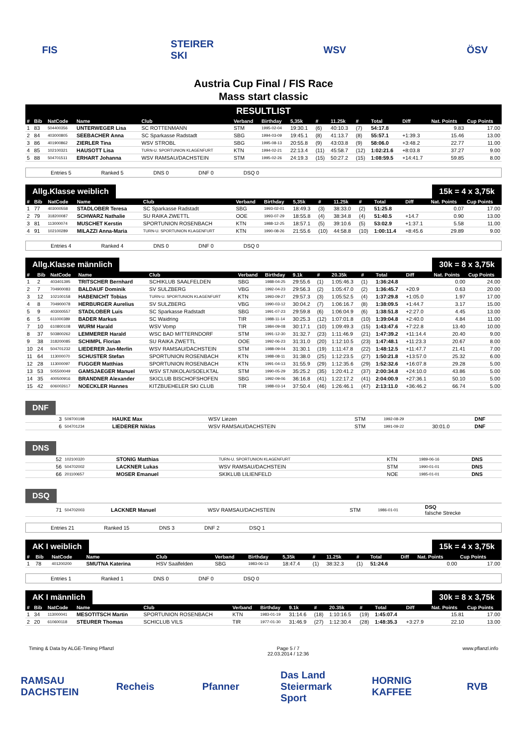FIS STEIRER SKI
WSV ÖSV
Austria Cup Final / FIS Race
Mass start classic
RESULTLIST
| # | Bib | NatCode | Name | Club | Verband | Birthday | 5,35k | # | 11.25k | # | Total | Diff | Nat. Points | Cup Points |
| --- | --- | --- | --- | --- | --- | --- | --- | --- | --- | --- | --- | --- | --- | --- |
| 1 | 83 | 504400356 | UNTERWEGER Lisa | SC ROTTENMANN | STM | 1995-02-04 | 19:30.1 | (6) | 40:10.3 | (7) | 54:17.8 | | 9.83 | 17.00 |
| 2 | 84 | 403000805 | SEEBACHER Anna | SC Sparkasse Radstadt | SBG | 1994-03-09 | 19:45.1 | (8) | 41:13.7 | (8) | 55:57.1 | +1:39.3 | 15.46 | 13.00 |
| 3 | 86 | 401900862 | ZIERLER Tina | WSV STROBL | SBG | 1995-08-13 | 20:55.8 | (9) | 43:03.8 | (9) | 58:06.0 | +3:48.2 | 22.77 | 11.00 |
| 4 | 85 | 102100321 | HAUSOTT Lisa | TURN-U. SPORTUNION KLAGENFURT | KTN | 1994-02-21 | 22:13.4 | (11) | 45:58.7 | (12) | 1:02:21.6 | +8:03.8 | 37.27 | 9.00 |
| 5 | 88 | 504701511 | ERHART Johanna | WSV RAMSAU/DACHSTEIN | STM | 1995-02-26 | 24:19.3 | (15) | 50:27.2 | (15) | 1:08:59.5 | +14:41.7 | 59.85 | 8.00 |
Entries 5 Ranked 5 DNS 0 DNF 0 DSQ 0
Allg.Klasse weiblich 15k = 4 x 3,75k
| # | Bib | NatCode | Name | Club | Verband | Birthday | 5,35k | # | 11.25k | # | Total | Diff | Nat. Points | Cup Points |
| --- | --- | --- | --- | --- | --- | --- | --- | --- | --- | --- | --- | --- | --- | --- |
| 1 | 77 | 403000558 | STADLOBER Teresa | SC Sparkasse Radstadt | SBG | 1993-02-01 | 18:49.3 | (3) | 38:33.0 | (2) | 51:25.8 | | 0.07 | 17.00 |
| 2 | 79 | 318200087 | SCHWARZ Nathalie | SU RAIKA ZWETTL | OOE | 1993-07-29 | 18:55.8 | (4) | 38:34.8 | (4) | 51:40.5 | +14.7 | 0.90 | 13.00 |
| 3 | 81 | 113000074 | MUSCHET Kerstin | SPORTUNION ROSENBACH | KTN | 1988-12-25 | 18:57.1 | (5) | 39:10.6 | (5) | 53:02.9 | +1:37.1 | 5.58 | 11.00 |
| 4 | 91 | 102100289 | MILAZZI Anna-Maria | TURN-U. SPORTUNION KLAGENFURT | KTN | 1990-08-26 | 21:55.6 | (10) | 44:58.8 | (10) | 1:00:11.4 | +8:45.6 | 29.89 | 9.00 |
Entries 4 Ranked 4 DNS 0 DNF 0 DSQ 0
Allg.Klasse männlich 30k = 8 x 3,75k
| # | Bib | NatCode | Name | Club | Verband | Birthday | 9.1k | # | 20.35k | # | Total | Diff | Nat. Points | Cup Points |
| --- | --- | --- | --- | --- | --- | --- | --- | --- | --- | --- | --- | --- | --- | --- |
| 1 | 2 | 403401395 | TRITSCHER Bernhard | SCHIKLUB SAALFELDEN | SBG | 1988-04-25 | 29:55.6 | (1) | 1:05:46.3 | (1) | 1:36:24.8 | | 0.00 | 24.00 |
| 2 | 7 | 704900083 | BALDAUF Dominik | SV SULZBERG | VBG | 1992-04-23 | 29:56.3 | (2) | 1:05:47.0 | (2) | 1:36:45.7 | +20.9 | 0.63 | 20.00 |
| 3 | 12 | 102100158 | HABENICHT Tobias | TURN-U. SPORTUNION KLAGENFURT | KTN | 1993-09-27 | 29:57.3 | (3) | 1:05:52.5 | (4) | 1:37:29.8 | +1:05.0 | 1.97 | 17.00 |
| 4 | 8 | 704900078 | HERBURGER Aurelius | SV SULZBERG | VBG | 1990-03-12 | 30:04.2 | (7) | 1:06:16.7 | (8) | 1:38:09.5 | +1:44.7 | 3.17 | 15.00 |
| 5 | 9 | 403000557 | STADLOBER Luis | SC Sparkasse Radstadt | SBG | 1991-07-23 | 29:59.8 | (6) | 1:06:04.9 | (6) | 1:38:51.8 | +2:27.0 | 4.45 | 13.00 |
| 6 | 5 | 611000389 | BADER Markus | SC Waidring | TIR | 1988-11-14 | 30:25.3 | (12) | 1:07:01.8 | (10) | 1:39:04.8 | +2:40.0 | 4.84 | 11.00 |
| 7 | 10 | 610800108 | WURM Harald | WSV Vomp | TIR | 1984-09-08 | 30:17.1 | (10) | 1:09:49.3 | (15) | 1:43:47.6 | +7:22.8 | 13.40 | 10.00 |
| 8 | 37 | 503800262 | LEMMERER Harald | WSC BAD MITTERNDORF | STM | 1991-12-30 | 31:32.7 | (23) | 1:11:46.9 | (21) | 1:47:39.2 | +11:14.4 | 20.40 | 9.00 |
| 9 | 38 | 318200085 | SCHIMPL Florian | SU RAIKA ZWETTL | OOE | 1992-06-23 | 31:31.0 | (20) | 1:12:10.5 | (23) | 1:47:48.1 | +11:23.3 | 20.67 | 8.00 |
| 10 | 24 | 504701232 | LIEDERER Jan-Merlin | WSV RAMSAU/DACHSTEIN | STM | 1988-09-04 | 31:30.1 | (19) | 1:11:47.8 | (22) | 1:48:12.5 | +11:47.7 | 21.41 | 7.00 |
| 11 | 64 | 113000070 | SCHUSTER Stefan | SPORTUNION ROSENBACH | KTN | 1988-08-11 | 31:38.0 | (25) | 1:12:23.5 | (27) | 1:50:21.8 | +13:57.0 | 25.32 | 6.00 |
| 12 | 28 | 113000097 | FUGGER Matthias | SPORTUNION ROSENBACH | KTN | 1991-04-13 | 31:55.9 | (29) | 1:12:35.6 | (29) | 1:52:32.6 | +16:07.8 | 29.28 | 5.00 |
| 13 | 53 | 505500049 | GAMSJAEGER Manuel | WSV ST.NIKOLAI/SOELKTAL | STM | 1990-05-29 | 35:25.2 | (35) | 1:20:41.2 | (37) | 2:00:34.8 | +24:10.0 | 43.86 | 5.00 |
| 14 | 35 | 400500916 | BRANDNER Alexander | SKICLUB BISCHOFSHOFEN | SBG | 1992-09-06 | 36:16.8 | (41) | 1:22:17.2 | (41) | 2:04:00.9 | +27:36.1 | 50.10 | 5.00 |
| 15 | 42 | 606002617 | NOECKLER Hannes | KITZBUEHELER SKI CLUB | TIR | 1988-03-14 | 37:50.4 | (46) | 1:26:46.1 | (47) | 2:13:11.0 | +36:46.2 | 66.74 | 5.00 |
DNF
| 3 | 509700198 | HAUKE Max | WSV Liezen | STM | 1992-08-29 | | DNF |
| 6 | 504701234 | LIEDERER Niklas | WSV RAMSAU/DACHSTEIN | STM | 1991-09-22 | 30:01.0 | DNF |
DNS
| 52 | 102100320 | STONIG Matthias | TURN-U. SPORTUNION KLAGENFURT | KTN | 1989-06-16 | DNS |
| 56 | 504702002 | LACKNER Lukas | WSV RAMSAU/DACHSTEIN | STM | 1990-01-01 | DNS |
| 66 | 201100657 | MOSER Emanuel | SKIKLUB LILIENFELD | NOE | 1985-01-01 | DNS |
DSQ
| 71 | 504702003 | LACKNER Manuel | WSV RAMSAU/DACHSTEIN | STM | 1986-01-01 | DSQ falsche Strecke |
Entries 21 Ranked 15 DNS 3 DNF 2 DSQ 1
AK I weiblich 15k = 4 x 3,75k
| # | Bib | NatCode | Name | Club | Verband | Birthday | 5,35k | # | 11.25k | # | Total | Diff | Nat. Points | Cup Points |
| --- | --- | --- | --- | --- | --- | --- | --- | --- | --- | --- | --- | --- | --- | --- |
| 1 | 78 | 401200200 | SMUTNA Katerina | HSV Saalfelden | SBG | 1983-06-13 | 18:47.4 | (1) | 38:32.3 | (1) | 51:24.6 | | 0.00 | 17.00 |
Entries 1 Ranked 1 DNS 0 DNF 0 DSQ 0
AK I männlich 30k = 8 x 3,75k
| # | Bib | NatCode | Name | Club | Verband | Birthday | 9.1k | # | 20.35k | # | Total | Diff | Nat. Points | Cup Points |
| --- | --- | --- | --- | --- | --- | --- | --- | --- | --- | --- | --- | --- | --- | --- |
| 1 | 34 | 113000041 | MESOTITSCH Martin | SPORTUNION ROSENBACH | KTN | 1983-01-19 | 31:14.6 | (18) | 1:10:16.5 | (19) | 1:45:07.4 | | 15.81 | 17.00 |
| 2 | 20 | 610600118 | STEURER Thomas | SCHICLUB VILS | TIR | 1977-01-30 | 31:46.9 | (27) | 1:12:30.4 | (28) | 1:48:35.3 | +3:27.9 | 22.10 | 13.00 |
Timing & Data by ALGE-Timing Pflanzl Page 5 / 7
22.03.2014 / 12:36 www.pflanzl.info
RAMSAU DACHSTEIN
Recheis
Pfanner
Das Land Steiermark Sport
HORNIG KAFFEE
RVB